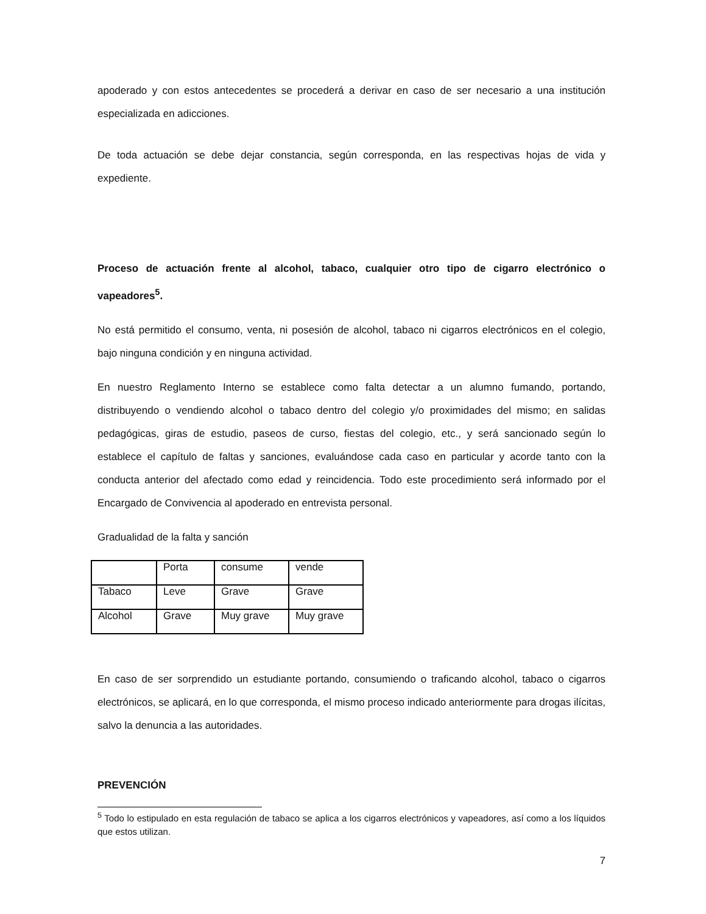apoderado y con estos antecedentes se procederá a derivar en caso de ser necesario a una institución especializada en adicciones.
De toda actuación se debe dejar constancia, según corresponda, en las respectivas hojas de vida y expediente.
Proceso de actuación frente al alcohol, tabaco, cualquier otro tipo de cigarro electrónico o vapeadores<sup>5</sup>.
No está permitido el consumo, venta, ni posesión de alcohol, tabaco ni cigarros electrónicos en el colegio, bajo ninguna condición y en ninguna actividad.
En nuestro Reglamento Interno se establece como falta detectar a un alumno fumando, portando, distribuyendo o vendiendo alcohol o tabaco dentro del colegio y/o proximidades del mismo; en salidas pedagógicas, giras de estudio, paseos de curso, fiestas del colegio, etc., y será sancionado según lo establece el capítulo de faltas y sanciones, evaluándose cada caso en particular y acorde tanto con la conducta anterior del afectado como edad y reincidencia. Todo este procedimiento será informado por el Encargado de Convivencia al apoderado en entrevista personal.
Gradualidad de la falta y sanción
| | Porta | consume | vende |
| Tabaco | Leve | Grave | Grave |
| Alcohol | Grave | Muy grave | Muy grave |
En caso de ser sorprendido un estudiante portando, consumiendo o traficando alcohol, tabaco o cigarros electrónicos, se aplicará, en lo que corresponda, el mismo proceso indicado anteriormente para drogas ilícitas, salvo la denuncia a las autoridades.
PREVENCIÓN
<sup>5</sup> Todo lo estipulado en esta regulación de tabaco se aplica a los cigarros electrónicos y vapeadores, así como a los líquidos que estos utilizan.
7